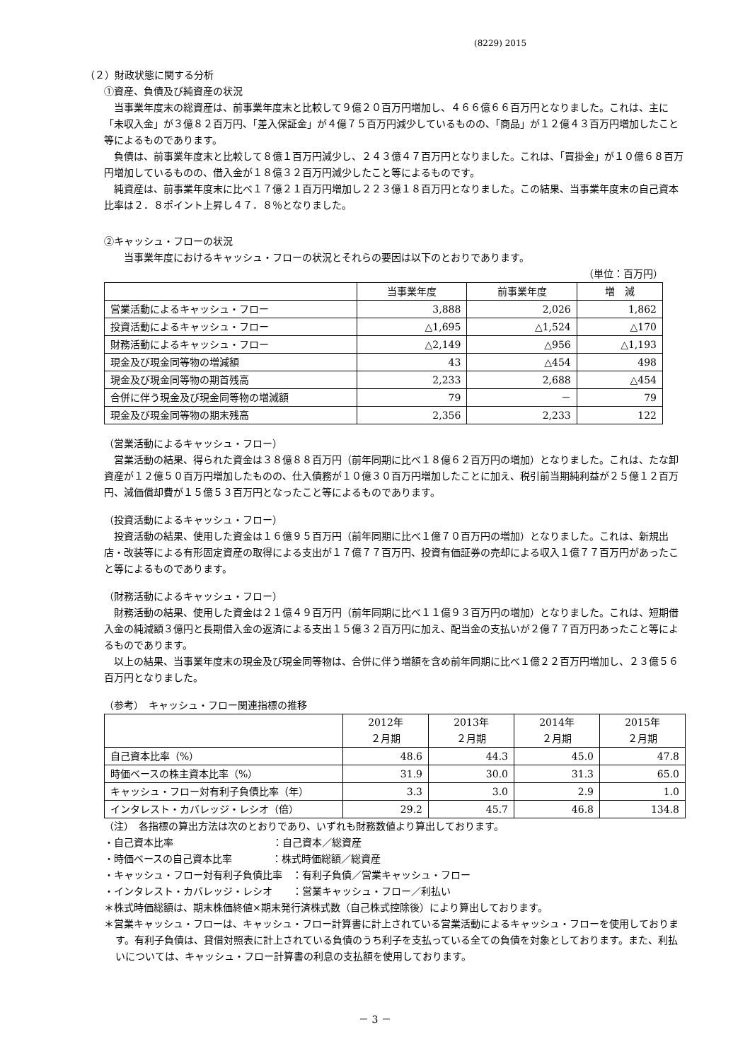(8229) 2015
（２）財政状態に関する分析
①資産、負債及び純資産の状況
　当事業年度末の総資産は、前事業年度末と比較して９億２０百万円増加し、４６６億６６百万円となりました。これは、主に「未収入金」が３億８２百万円、「差入保証金」が４億７５百万円減少しているものの、「商品」が１２億４３百万円増加したこと等によるものであります。
　負債は、前事業年度末と比較して８億１百万円減少し、２４３億４７百万円となりました。これは、「買掛金」が１０億６８百万円増加しているものの、借入金が１８億３２百万円減少したこと等によるものです。
　純資産は、前事業年度末に比べ１７億２１百万円増加し２２３億１８百万円となりました。この結果、当事業年度末の自己資本比率は２．８ポイント上昇し４７．８％となりました。
②キャッシュ・フローの状況
　　当事業年度におけるキャッシュ・フローの状況とそれらの要因は以下のとおりであります。
（単位：百万円）
| | 当事業年度 | 前事業年度 | 増 減 |
| --- | --- | --- | --- |
| 営業活動によるキャッシュ・フロー | 3,888 | 2,026 | 1,862 |
| 投資活動によるキャッシュ・フロー | △1,695 | △1,524 | △170 |
| 財務活動によるキャッシュ・フロー | △2,149 | △956 | △1,193 |
| 現金及び現金同等物の増減額 | 43 | △454 | 498 |
| 現金及び現金同等物の期首残高 | 2,233 | 2,688 | △454 |
| 合併に伴う現金及び現金同等物の増減額 | 79 | － | 79 |
| 現金及び現金同等物の期末残高 | 2,356 | 2,233 | 122 |
（営業活動によるキャッシュ・フロー）
　営業活動の結果、得られた資金は３８億８８百万円（前年同期に比べ１８億６２百万円の増加）となりました。これは、たな卸資産が１２億５０百万円増加したものの、仕入債務が１０億３０百万円増加したことに加え、税引前当期純利益が２５億１２百万円、減価償却費が１５億５３百万円となったこと等によるものであります。
（投資活動によるキャッシュ・フロー）
　投資活動の結果、使用した資金は１６億９５百万円（前年同期に比べ１億７０百万円の増加）となりました。これは、新規出店・改装等による有形固定資産の取得による支出が１７億７７百万円、投資有価証券の売却による収入１億７７百万円があったこと等によるものであります。
（財務活動によるキャッシュ・フロー）
　財務活動の結果、使用した資金は２１億４９百万円（前年同期に比べ１１億９３百万円の増加）となりました。これは、短期借入金の純減額３億円と長期借入金の返済による支出１５億３２百万円に加え、配当金の支払いが２億７７百万円あったこと等によるものであります。
　以上の結果、当事業年度末の現金及び現金同等物は、合併に伴う増額を含め前年同期に比べ１億２２百万円増加し、２３億５６百万円となりました。
（参考）　キャッシュ・フロー関連指標の推移
| | 2012年 ２月期 | 2013年 ２月期 | 2014年 ２月期 | 2015年 ２月期 |
| --- | --- | --- | --- | --- |
| 自己資本比率（%） | 48.6 | 44.3 | 45.0 | 47.8 |
| 時価ベースの株主資本比率（%） | 31.9 | 30.0 | 31.3 | 65.0 |
| キャッシュ・フロー対有利子負債比率（年） | 3.3 | 3.0 | 2.9 | 1.0 |
| インタレスト・カバレッジ・レシオ（倍） | 29.2 | 45.7 | 46.8 | 134.8 |
（注）　各指標の算出方法は次のとおりであり、いずれも財務数値より算出しております。
・自己資本比率　　　　　　　　　　：自己資本／総資産
・時価ベースの自己資本比率　　　　：株式時価総額／総資産
・キャッシュ・フロー対有利子負債比率　：有利子負債／営業キャッシュ・フロー
・インタレスト・カバレッジ・レシオ　　：営業キャッシュ・フロー／利払い
＊株式時価総額は、期末株価終値×期末発行済株式数（自己株式控除後）により算出しております。
＊営業キャッシュ・フローは、キャッシュ・フロー計算書に計上されている営業活動によるキャッシュ・フローを使用しております。有利子負債は、貸借対照表に計上されている負債のうち利子を支払っている全ての負債を対象としております。また、利払いについては、キャッシュ・フロー計算書の利息の支払額を使用しております。
－ 3 －